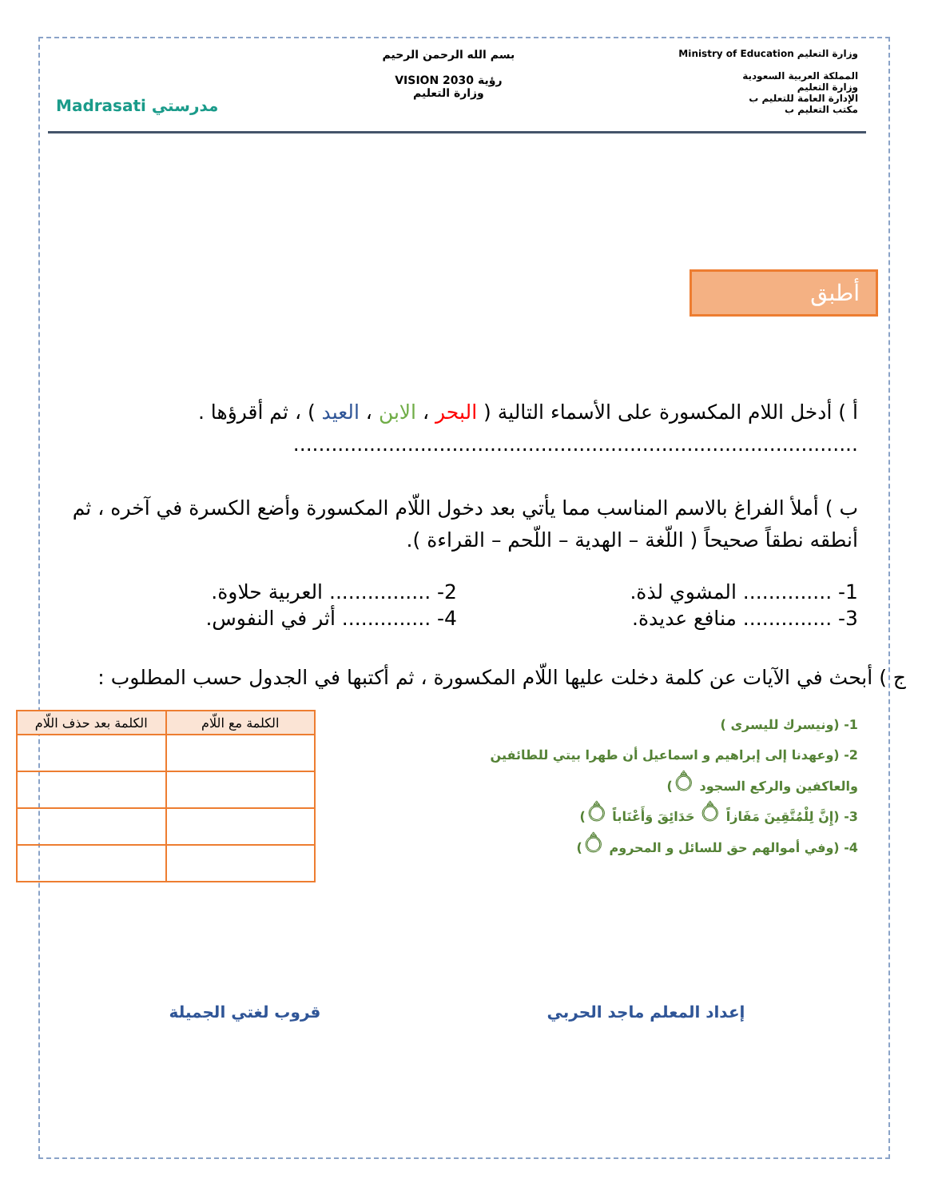وزارة التعليم Ministry of Education
المملكة العربية السعودية
وزارة التعليم
الإدارة العامة للتعليم ب
مكتب التعليم ب
بسم الله الرحمن الرحيم
رؤية VISION 2030
وزارة التعليم
مدرستي Madrasati
أطبق
أ ) أدخل اللام المكسورة على الأسماء التالية ( البحر ، الابن ، العيد ) ، ثم أقرؤها .
.........................................................................................
ب ) أملأ الفراغ بالاسم المناسب مما يأتي بعد دخول اللّام المكسورة وأضع الكسرة في آخره ، ثم أنطقه نطقاً صحيحاً ( اللّغة – الهدية – اللّحم – القراءة ).
1- .............. المشوي لذة. 2- ................ العربية حلاوة.
3- .............. منافع عديدة. 4- .............. أثر في النفوس.
ج ) أبحث في الآيات عن كلمة دخلت عليها اللّام المكسورة ، ثم أكتبها في الجدول حسب المطلوب :
1- (ونيسرك لليسرى )
2- (وعهدنا إلى إبراهيم و اسماعيل أن طهرا بيتي للطائفين
والعاكفين والركع السجود ۝)
3- (إِنَّ لِلْمُتَّقِينَ مَفَازاً ۝ حَدَائِقَ وَأَعْنَاباً ۝)
4- (وفي أموالهم حق للسائل و المحروم ۝)
| الكلمة مع اللّام | الكلمة بعد حذف اللّام |
| --- | --- |
إعداد المعلم ماجد الحربي قروب لغتي الجميلة